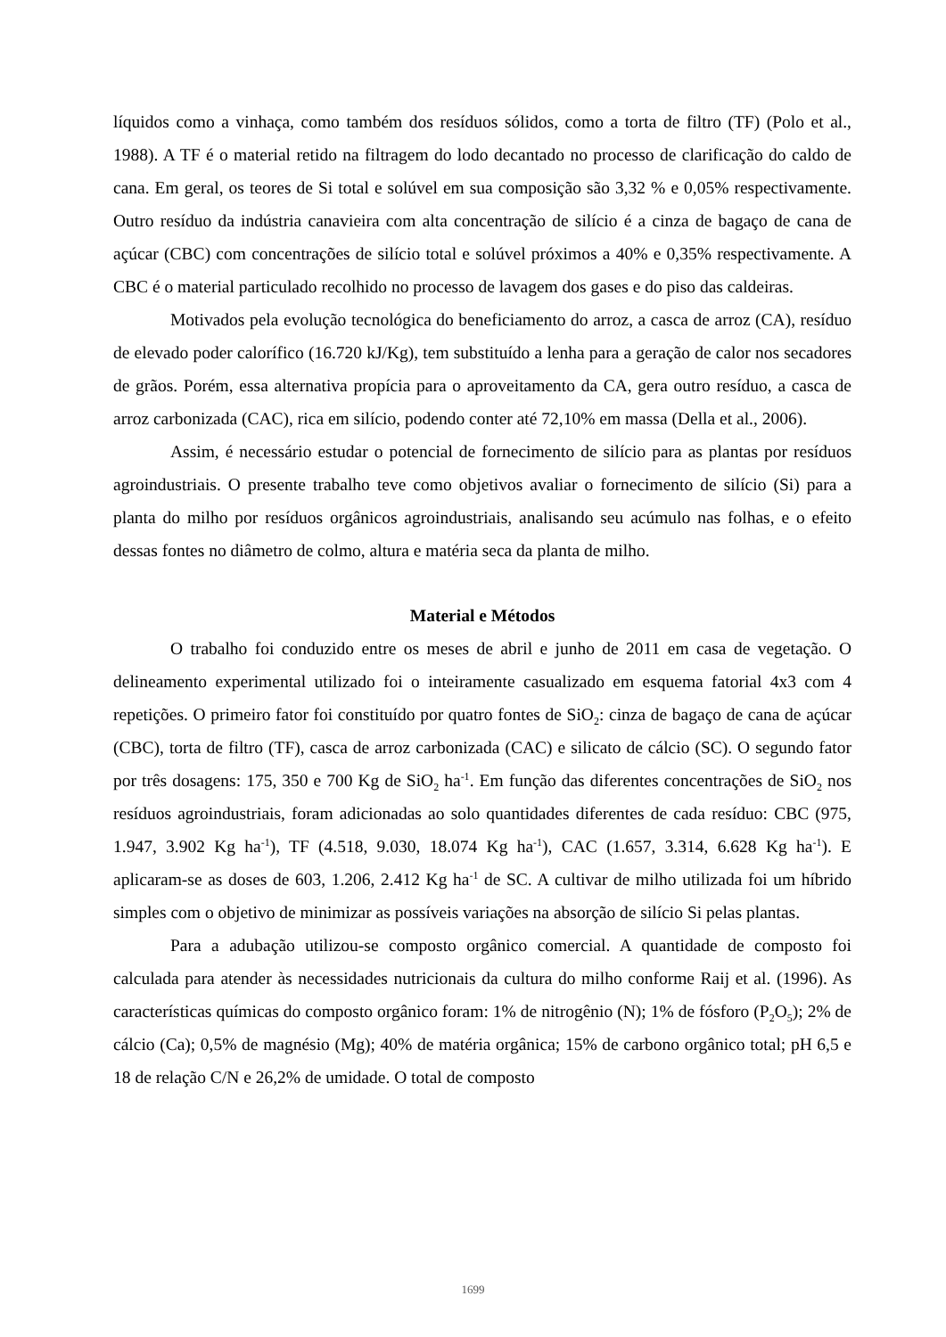líquidos como a vinhaça, como também dos resíduos sólidos, como a torta de filtro (TF) (Polo et al., 1988). A TF é o material retido na filtragem do lodo decantado no processo de clarificação do caldo de cana. Em geral, os teores de Si total e solúvel em sua composição são 3,32 % e 0,05% respectivamente. Outro resíduo da indústria canavieira com alta concentração de silício é a cinza de bagaço de cana de açúcar (CBC) com concentrações de silício total e solúvel próximos a 40% e 0,35% respectivamente. A CBC é o material particulado recolhido no processo de lavagem dos gases e do piso das caldeiras.
Motivados pela evolução tecnológica do beneficiamento do arroz, a casca de arroz (CA), resíduo de elevado poder calorífico (16.720 kJ/Kg), tem substituído a lenha para a geração de calor nos secadores de grãos. Porém, essa alternativa propícia para o aproveitamento da CA, gera outro resíduo, a casca de arroz carbonizada (CAC), rica em silício, podendo conter até 72,10% em massa (Della et al., 2006).
Assim, é necessário estudar o potencial de fornecimento de silício para as plantas por resíduos agroindustriais. O presente trabalho teve como objetivos avaliar o fornecimento de silício (Si) para a planta do milho por resíduos orgânicos agroindustriais, analisando seu acúmulo nas folhas, e o efeito dessas fontes no diâmetro de colmo, altura e matéria seca da planta de milho.
Material e Métodos
O trabalho foi conduzido entre os meses de abril e junho de 2011 em casa de vegetação. O delineamento experimental utilizado foi o inteiramente casualizado em esquema fatorial 4x3 com 4 repetições. O primeiro fator foi constituído por quatro fontes de SiO<sub>2</sub>: cinza de bagaço de cana de açúcar (CBC), torta de filtro (TF), casca de arroz carbonizada (CAC) e silicato de cálcio (SC). O segundo fator por três dosagens: 175, 350 e 700 Kg de SiO<sub>2</sub> ha<sup>-1</sup>. Em função das diferentes concentrações de SiO<sub>2</sub> nos resíduos agroindustriais, foram adicionadas ao solo quantidades diferentes de cada resíduo: CBC (975, 1.947, 3.902 Kg ha<sup>-1</sup>), TF (4.518, 9.030, 18.074 Kg ha<sup>-1</sup>), CAC (1.657, 3.314, 6.628 Kg ha<sup>-1</sup>). E aplicaram-se as doses de 603, 1.206, 2.412 Kg ha<sup>-1</sup> de SC. A cultivar de milho utilizada foi um híbrido simples com o objetivo de minimizar as possíveis variações na absorção de silício Si pelas plantas.
Para a adubação utilizou-se composto orgânico comercial. A quantidade de composto foi calculada para atender às necessidades nutricionais da cultura do milho conforme Raij et al. (1996). As características químicas do composto orgânico foram: 1% de nitrogênio (N); 1% de fósforo (P<sub>2</sub>O<sub>5</sub>); 2% de cálcio (Ca); 0,5% de magnésio (Mg); 40% de matéria orgânica; 15% de carbono orgânico total; pH 6,5 e 18 de relação C/N e 26,2% de umidade. O total de composto
1699